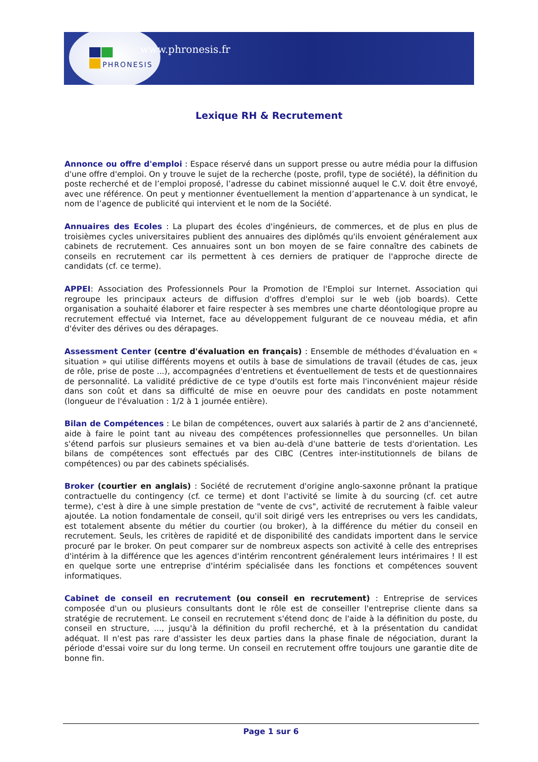www.phronesis.fr
PHRONESIS
Lexique RH & Recrutement
Annonce ou offre d'emploi : Espace réservé dans un support presse ou autre média pour la diffusion d'une offre d'emploi. On y trouve le sujet de la recherche (poste, profil, type de société), la définition du poste recherché et de l’emploi proposé, l’adresse du cabinet missionné auquel le C.V. doit être envoyé, avec une référence. On peut y mentionner éventuellement la mention d’appartenance à un syndicat, le nom de l’agence de publicité qui intervient et le nom de la Société.
Annuaires des Ecoles : La plupart des écoles d'ingénieurs, de commerces, et de plus en plus de troisièmes cycles universitaires publient des annuaires des diplômés qu'ils envoient généralement aux cabinets de recrutement. Ces annuaires sont un bon moyen de se faire connaître des cabinets de conseils en recrutement car ils permettent à ces derniers de pratiquer de l'approche directe de candidats (cf. ce terme).
APPEI: Association des Professionnels Pour la Promotion de l'Emploi sur Internet. Association qui regroupe les principaux acteurs de diffusion d'offres d'emploi sur le web (job boards). Cette organisation a souhaité élaborer et faire respecter à ses membres une charte déontologique propre au recrutement effectué via Internet, face au développement fulgurant de ce nouveau média, et afin d'éviter des dérives ou des dérapages.
Assessment Center (centre d'évaluation en français) : Ensemble de méthodes d'évaluation en « situation » qui utilise différents moyens et outils à base de simulations de travail (études de cas, jeux de rôle, prise de poste ...), accompagnées d'entretiens et éventuellement de tests et de questionnaires de personnalité. La validité prédictive de ce type d'outils est forte mais l'inconvénient majeur réside dans son coût et dans sa difficulté de mise en oeuvre pour des candidats en poste notamment (longueur de l'évaluation : 1/2 à 1 journée entière).
Bilan de Compétences : Le bilan de compétences, ouvert aux salariés à partir de 2 ans d'ancienneté, aide à faire le point tant au niveau des compétences professionnelles que personnelles. Un bilan s'étend parfois sur plusieurs semaines et va bien au-delà d'une batterie de tests d'orientation. Les bilans de compétences sont effectués par des CIBC (Centres inter-institutionnels de bilans de compétences) ou par des cabinets spécialisés.
Broker (courtier en anglais) : Société de recrutement d'origine anglo-saxonne prônant la pratique contractuelle du contingency (cf. ce terme) et dont l'activité se limite à du sourcing (cf. cet autre terme), c'est à dire à une simple prestation de "vente de cvs", activité de recrutement à faible valeur ajoutée. La notion fondamentale de conseil, qu'il soit dirigé vers les entreprises ou vers les candidats, est totalement absente du métier du courtier (ou broker), à la différence du métier du conseil en recrutement. Seuls, les critères de rapidité et de disponibilité des candidats importent dans le service procuré par le broker. On peut comparer sur de nombreux aspects son activité à celle des entreprises d'intérim à la différence que les agences d'intérim rencontrent généralement leurs intérimaires ! Il est en quelque sorte une entreprise d'intérim spécialisée dans les fonctions et compétences souvent informatiques.
Cabinet de conseil en recrutement (ou conseil en recrutement) : Entreprise de services composée d'un ou plusieurs consultants dont le rôle est de conseiller l'entreprise cliente dans sa stratégie de recrutement. Le conseil en recrutement s'étend donc de l'aide à la définition du poste, du conseil en structure, ..., jusqu'à la définition du profil recherché, et à la présentation du candidat adéquat. Il n'est pas rare d'assister les deux parties dans la phase finale de négociation, durant la période d'essai voire sur du long terme. Un conseil en recrutement offre toujours une garantie dite de bonne fin.
Page 1 sur 6